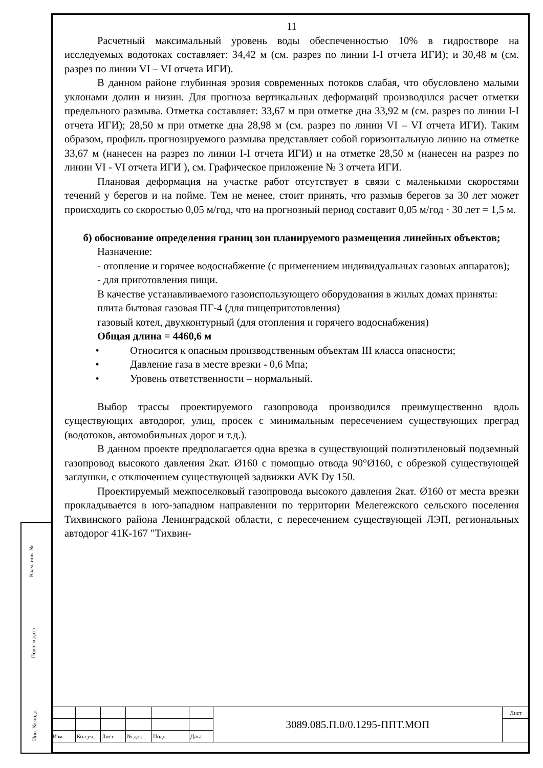11
Расчетный максимальный уровень воды обеспеченностью 10% в гидростворе на исследуемых водотоках составляет: 34,42 м (см. разрез по линии I-I отчета ИГИ); и 30,48 м (см. разрез по линии VI – VI отчета ИГИ).
В данном районе глубинная эрозия современных потоков слабая, что обусловлено малыми уклонами долин и низин. Для прогноза вертикальных деформаций производился расчет отметки предельного размыва. Отметка составляет: 33,67 м при отметке дна 33,92 м (см. разрез по линии I-I отчета ИГИ); 28,50 м при отметке дна 28,98 м (см. разрез по линии VI – VI отчета ИГИ). Таким образом, профиль прогнозируемого размыва представляет собой горизонтальную линию на отметке 33,67 м (нанесен на разрез по линии I-I отчета ИГИ) и на отметке 28,50 м (нанесен на разрез по линии VI - VI отчета ИГИ ), см. Графическое приложение № 3 отчета ИГИ.
Плановая деформация на участке работ отсутствует в связи с маленькими скоростями течений у берегов и на пойме. Тем не менее, стоит принять, что размыв берегов за 30 лет может происходить со скоростью 0,05 м/год, что на прогнозный период составит 0,05 м/год · 30 лет = 1,5 м.
б) обоснование определения границ зон планируемого размещения линейных объектов;
Назначение:
- отопление и горячее водоснабжение (с применением индивидуальных газовых аппаратов);
- для приготовления пищи.
В качестве устанавливаемого газоиспользующего оборудования в жилых домах приняты:
плита бытовая газовая ПГ-4 (для пищеприготовления)
газовый котел, двухконтурный (для отопления и горячего водоснабжения)
Общая длина = 4460,6 м
• Относится к опасным производственным объектам III класса опасности;
• Давление газа в месте врезки - 0,6 Мпа;
• Уровень ответственности – нормальный.
Выбор трассы проектируемого газопровода производился преимущественно вдоль существующих автодорог, улиц, просек с минимальным пересечением существующих преград (водотоков, автомобильных дорог и т.д.).
В данном проекте предполагается одна врезка в существующий полиэтиленовый подземный газопровод высокого давления 2кат. Ø160 с помощью отвода 90°Ø160, с обрезкой существующей заглушки, с отключением существующей задвижки AVK Dy 150.
Проектируемый межпоселковый газопровода высокого давления 2кат. Ø160 от места врезки прокладывается в юго-западном направлении по территории Мелегежского сельского поселения Тихвинского района Ленинградской области, с пересечением существующей ЛЭП, региональных автодорог 41К-167 "Тихвин-
Взам. инв. №
Подп. и дата
Инв. № подл.
| | | | | | | 3089.085.П.0/0.1295-ППТ.МОП | Лист |
| Изм. | Кол.уч. | Лист | № док. | Подп. | Дата | | |